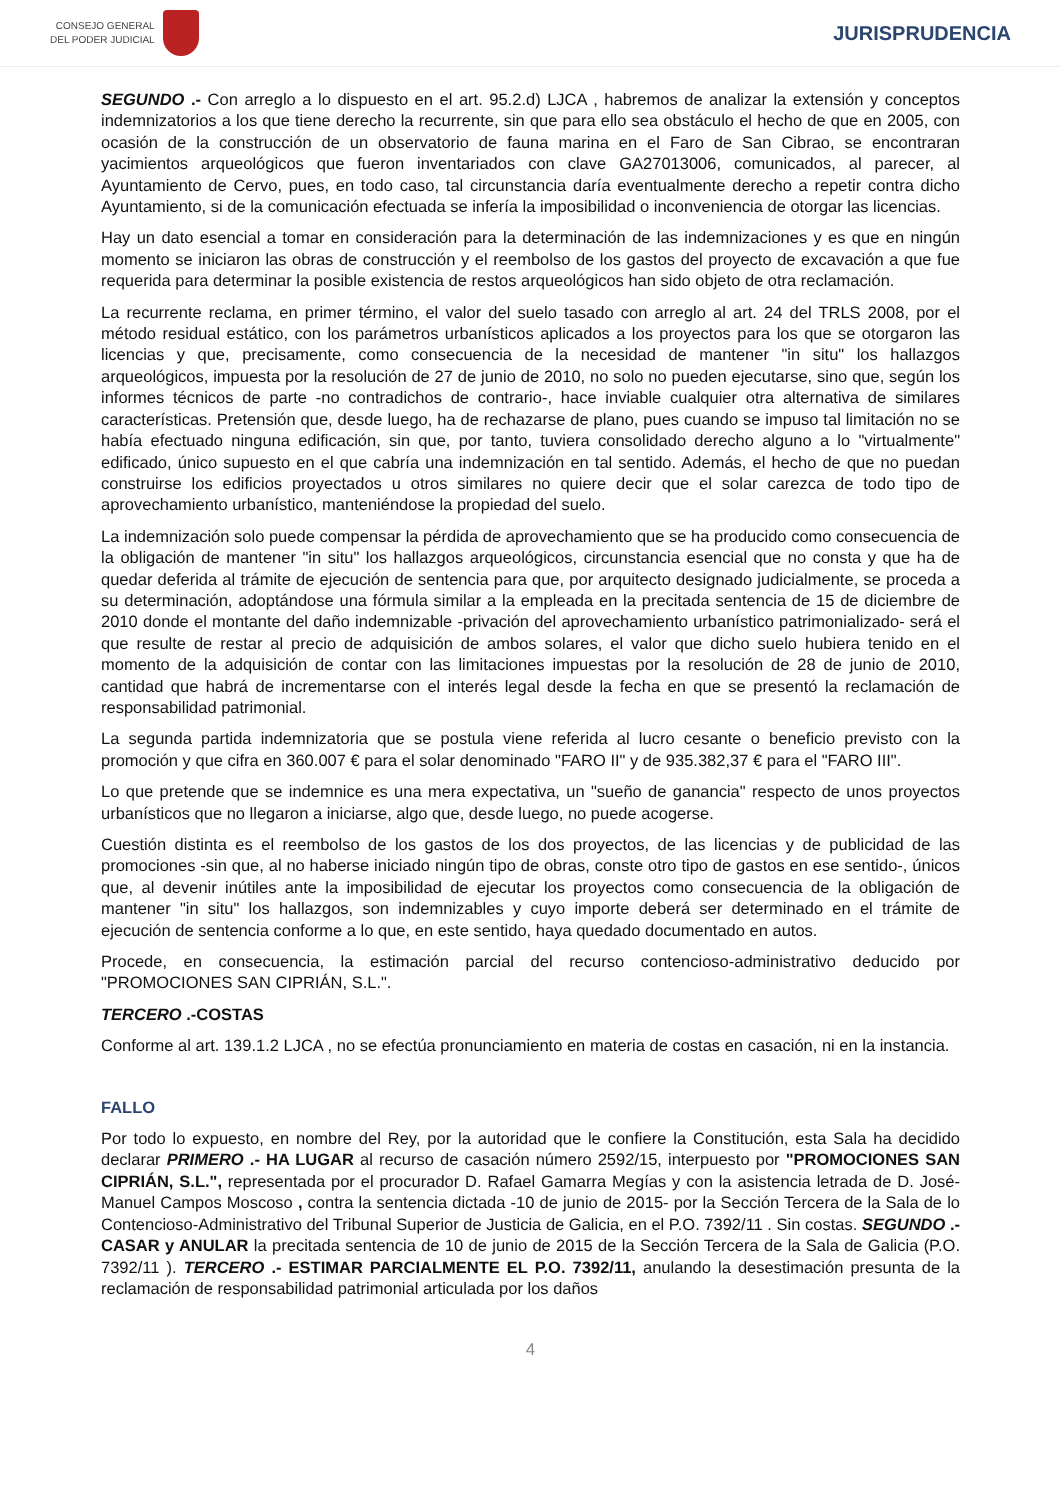CONSEJO GENERAL
DEL PODER JUDICIAL
JURISPRUDENCIA
SEGUNDO .- Con arreglo a lo dispuesto en el art. 95.2.d) LJCA , habremos de analizar la extensión y conceptos indemnizatorios a los que tiene derecho la recurrente, sin que para ello sea obstáculo el hecho de que en 2005, con ocasión de la construcción de un observatorio de fauna marina en el Faro de San Cibrao, se encontraran yacimientos arqueológicos que fueron inventariados con clave GA27013006, comunicados, al parecer, al Ayuntamiento de Cervo, pues, en todo caso, tal circunstancia daría eventualmente derecho a repetir contra dicho Ayuntamiento, si de la comunicación efectuada se infería la imposibilidad o inconveniencia de otorgar las licencias.
Hay un dato esencial a tomar en consideración para la determinación de las indemnizaciones y es que en ningún momento se iniciaron las obras de construcción y el reembolso de los gastos del proyecto de excavación a que fue requerida para determinar la posible existencia de restos arqueológicos han sido objeto de otra reclamación.
La recurrente reclama, en primer término, el valor del suelo tasado con arreglo al art. 24 del TRLS 2008, por el método residual estático, con los parámetros urbanísticos aplicados a los proyectos para los que se otorgaron las licencias y que, precisamente, como consecuencia de la necesidad de mantener "in situ" los hallazgos arqueológicos, impuesta por la resolución de 27 de junio de 2010, no solo no pueden ejecutarse, sino que, según los informes técnicos de parte -no contradichos de contrario-, hace inviable cualquier otra alternativa de similares características. Pretensión que, desde luego, ha de rechazarse de plano, pues cuando se impuso tal limitación no se había efectuado ninguna edificación, sin que, por tanto, tuviera consolidado derecho alguno a lo "virtualmente" edificado, único supuesto en el que cabría una indemnización en tal sentido. Además, el hecho de que no puedan construirse los edificios proyectados u otros similares no quiere decir que el solar carezca de todo tipo de aprovechamiento urbanístico, manteniéndose la propiedad del suelo.
La indemnización solo puede compensar la pérdida de aprovechamiento que se ha producido como consecuencia de la obligación de mantener "in situ" los hallazgos arqueológicos, circunstancia esencial que no consta y que ha de quedar deferida al trámite de ejecución de sentencia para que, por arquitecto designado judicialmente, se proceda a su determinación, adoptándose una fórmula similar a la empleada en la precitada sentencia de 15 de diciembre de 2010 donde el montante del daño indemnizable -privación del aprovechamiento urbanístico patrimonializado- será el que resulte de restar al precio de adquisición de ambos solares, el valor que dicho suelo hubiera tenido en el momento de la adquisición de contar con las limitaciones impuestas por la resolución de 28 de junio de 2010, cantidad que habrá de incrementarse con el interés legal desde la fecha en que se presentó la reclamación de responsabilidad patrimonial.
La segunda partida indemnizatoria que se postula viene referida al lucro cesante o beneficio previsto con la promoción y que cifra en 360.007 € para el solar denominado "FARO II" y de 935.382,37 € para el "FARO III".
Lo que pretende que se indemnice es una mera expectativa, un "sueño de ganancia" respecto de unos proyectos urbanísticos que no llegaron a iniciarse, algo que, desde luego, no puede acogerse.
Cuestión distinta es el reembolso de los gastos de los dos proyectos, de las licencias y de publicidad de las promociones -sin que, al no haberse iniciado ningún tipo de obras, conste otro tipo de gastos en ese sentido-, únicos que, al devenir inútiles ante la imposibilidad de ejecutar los proyectos como consecuencia de la obligación de mantener "in situ" los hallazgos, son indemnizables y cuyo importe deberá ser determinado en el trámite de ejecución de sentencia conforme a lo que, en este sentido, haya quedado documentado en autos.
Procede, en consecuencia, la estimación parcial del recurso contencioso-administrativo deducido por "PROMOCIONES SAN CIPRIÁN, S.L.".
TERCERO .-COSTAS
Conforme al art. 139.1.2 LJCA , no se efectúa pronunciamiento en materia de costas en casación, ni en la instancia.
FALLO
Por todo lo expuesto, en nombre del Rey, por la autoridad que le confiere la Constitución, esta Sala ha decidido declarar PRIMERO .- HA LUGAR al recurso de casación número 2592/15, interpuesto por "PROMOCIONES SAN CIPRIÁN, S.L.", representada por el procurador D. Rafael Gamarra Megías y con la asistencia letrada de D. José-Manuel Campos Moscoso , contra la sentencia dictada -10 de junio de 2015- por la Sección Tercera de la Sala de lo Contencioso-Administrativo del Tribunal Superior de Justicia de Galicia, en el P.O. 7392/11 . Sin costas. SEGUNDO .- CASAR y ANULAR la precitada sentencia de 10 de junio de 2015 de la Sección Tercera de la Sala de Galicia (P.O. 7392/11 ). TERCERO .- ESTIMAR PARCIALMENTE EL P.O. 7392/11, anulando la desestimación presunta de la reclamación de responsabilidad patrimonial articulada por los daños
4